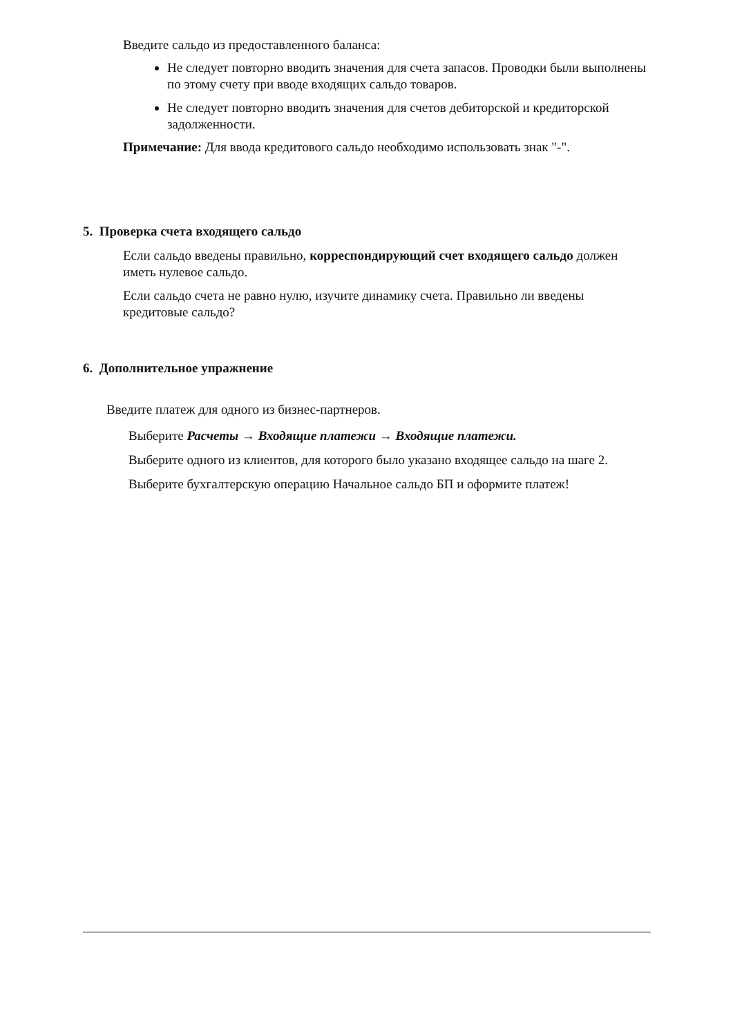Введите сальдо из предоставленного баланса:
Не следует повторно вводить значения для счета запасов. Проводки были выполнены по этому счету при вводе входящих сальдо товаров.
Не следует повторно вводить значения для счетов дебиторской и кредиторской задолженности.
Примечание: Для ввода кредитового сальдо необходимо использовать знак "-".
5. Проверка счета входящего сальдо
Если сальдо введены правильно, корреспондирующий счет входящего сальдо должен иметь нулевое сальдо.
Если сальдо счета не равно нулю, изучите динамику счета. Правильно ли введены кредитовые сальдо?
6. Дополнительное упражнение
Введите платеж для одного из бизнес-партнеров.
Выберите Расчеты → Входящие платежи → Входящие платежи.
Выберите одного из клиентов, для которого было указано входящее сальдо на шаге 2.
Выберите бухгалтерскую операцию Начальное сальдо БП и оформите платеж!